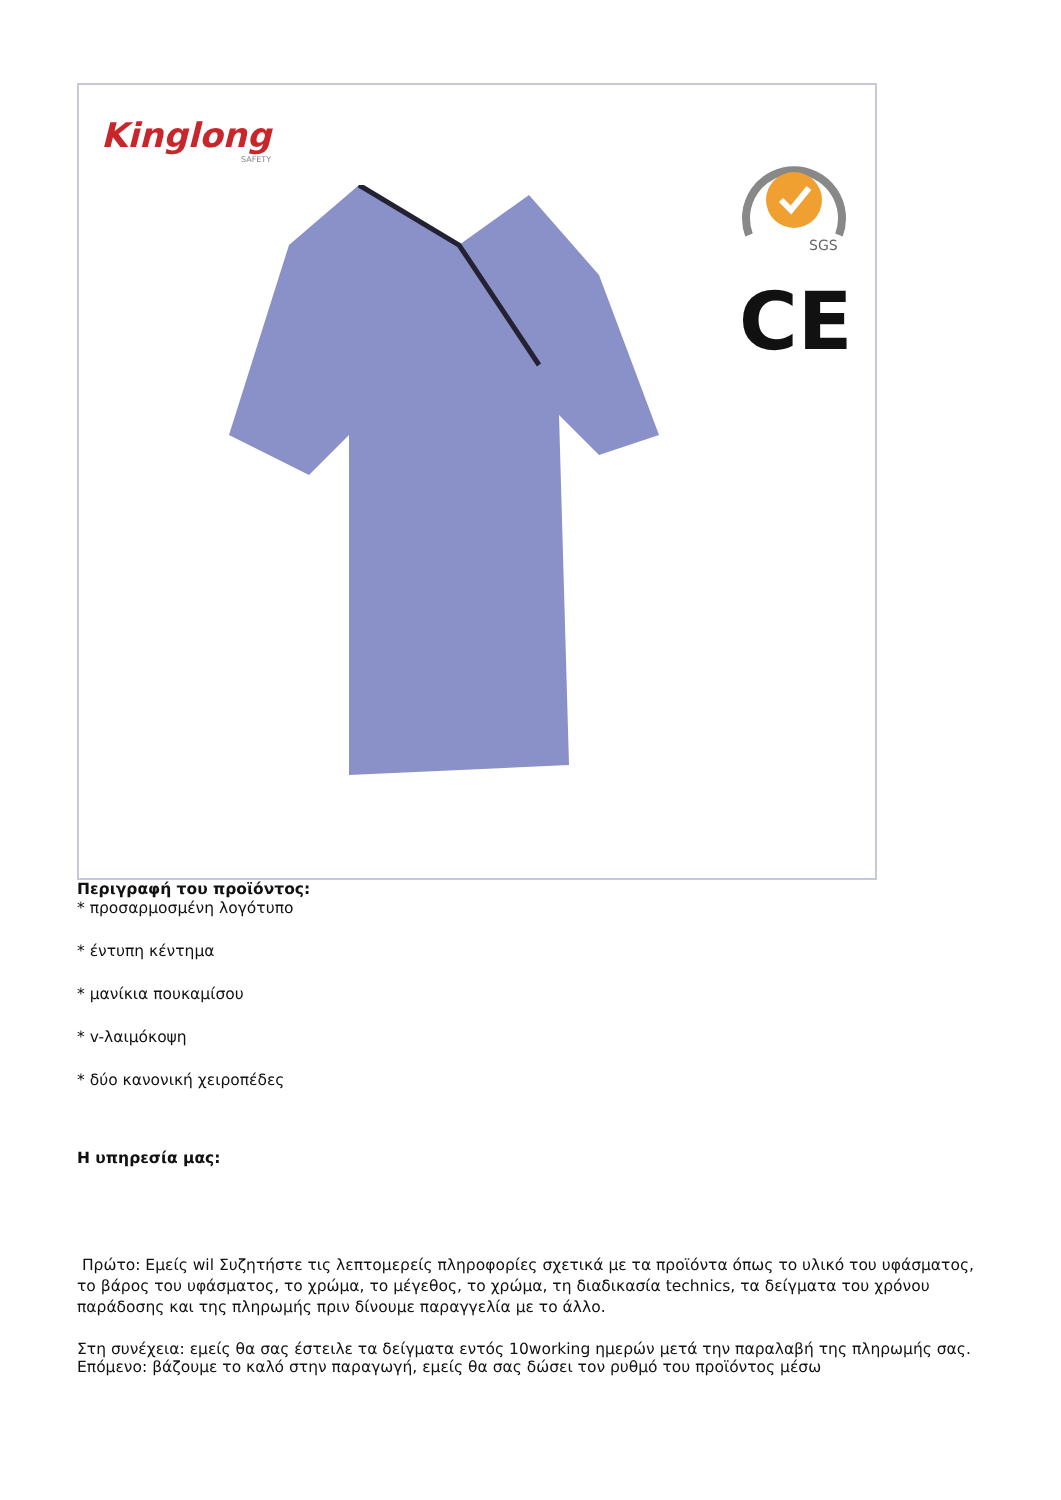Kinglong
SAFETY
SGS
CE
Περιγραφή του προϊόντος:
* προσαρμοσμένη λογότυπο
* έντυπη κέντημα
* μανίκια πουκαμίσου
* v-λαιμόκοψη
* δύο κανονική χειροπέδες
Η υπηρεσία μας:
Πρώτο: Εμείς wil Συζητήστε τις λεπτομερείς πληροφορίες σχετικά με τα προϊόντα όπως το υλικό του υφάσματος, το βάρος του υφάσματος, το χρώμα, το μέγεθος, το χρώμα, τη διαδικασία technics, τα δείγματα του χρόνου παράδοσης και της πληρωμής πριν δίνουμε παραγγελία με το άλλο.
Στη συνέχεια: εμείς θα σας έστειλε τα δείγματα εντός 10working ημερών μετά την παραλαβή της πληρωμής σας.
Επόμενο: βάζουμε το καλό στην παραγωγή, εμείς θα σας δώσει τον ρυθμό του προϊόντος μέσω